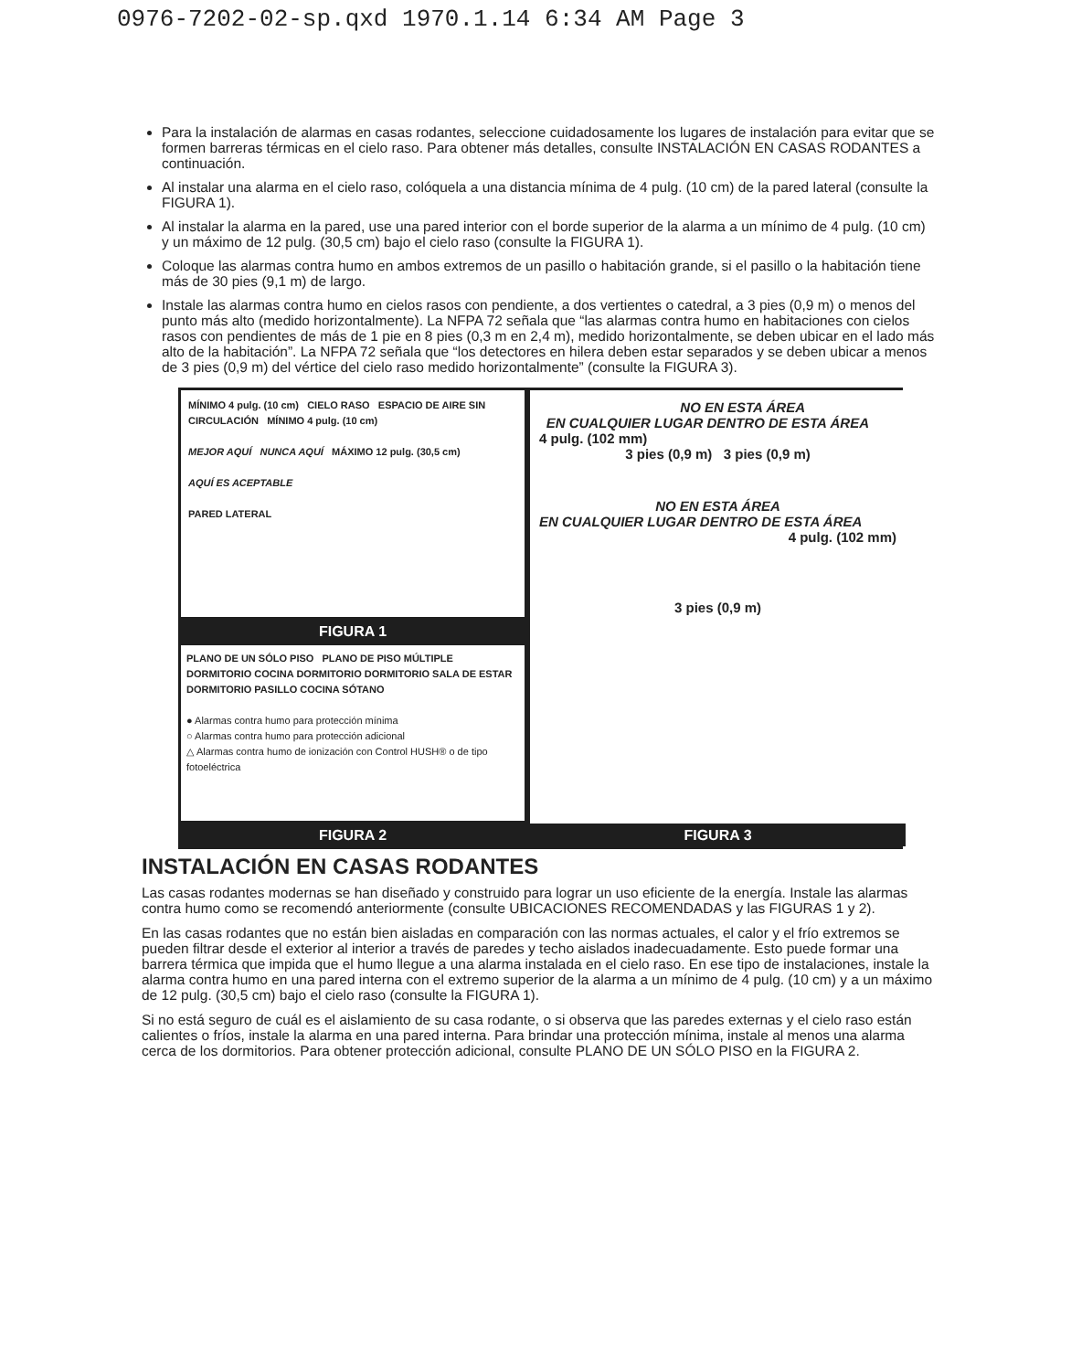0976-7202-02-sp.qxd 1970.1.14 6:34 AM Page 3
Para la instalación de alarmas en casas rodantes, seleccione cuidadosamente los lugares de instalación para evitar que se formen barreras térmicas en el cielo raso. Para obtener más detalles, consulte INSTALACIÓN EN CASAS RODANTES a continuación.
Al instalar una alarma en el cielo raso, colóquela a una distancia mínima de 4 pulg. (10 cm) de la pared lateral (consulte la FIGURA 1).
Al instalar la alarma en la pared, use una pared interior con el borde superior de la alarma a un mínimo de 4 pulg. (10 cm) y un máximo de 12 pulg. (30,5 cm) bajo el cielo raso (consulte la FIGURA 1).
Coloque las alarmas contra humo en ambos extremos de un pasillo o habitación grande, si el pasillo o la habitación tiene más de 30 pies (9,1 m) de largo.
Instale las alarmas contra humo en cielos rasos con pendiente, a dos vertientes o catedral, a 3 pies (0,9 m) o menos del punto más alto (medido horizontalmente). La NFPA 72 señala que “las alarmas contra humo en habitaciones con cielos rasos con pendientes de más de 1 pie en 8 pies (0,3 m en 2,4 m), medido horizontalmente, se deben ubicar en el lado más alto de la habitación”. La NFPA 72 señala que “los detectores en hilera deben estar separados y se deben ubicar a menos de 3 pies (0,9 m) del vértice del cielo raso medido horizontalmente” (consulte la FIGURA 3).
MÍNIMO 4 pulg. (10 cm) CIELO RASO ESPACIO DE AIRE SIN CIRCULACIÓN MÍNIMO 4 pulg. (10 cm)
MEJOR AQUÍ NUNCA AQUÍ MÁXIMO 12 pulg. (30,5 cm)
AQUÍ ES ACEPTABLE
PARED LATERAL
FIGURA 1
PLANO DE UN SÓLO PISO PLANO DE PISO MÚLTIPLE
DORMITORIO COCINA DORMITORIO DORMITORIO SALA DE ESTAR DORMITORIO PASILLO COCINA SÓTANO
● Alarmas contra humo para protección mínima
○ Alarmas contra humo para protección adicional
△ Alarmas contra humo de ionización con Control HUSH® o de tipo fotoeléctrica
FIGURA 2
NO EN ESTA ÁREA
EN CUALQUIER LUGAR DENTRO DE ESTA ÁREA
4 pulg. (102 mm)
3 pies (0,9 m) 3 pies (0,9 m)
NO EN ESTA ÁREA
EN CUALQUIER LUGAR DENTRO DE ESTA ÁREA
4 pulg. (102 mm)
3 pies (0,9 m)
FIGURA 3
INSTALACIÓN EN CASAS RODANTES
Las casas rodantes modernas se han diseñado y construido para lograr un uso eficiente de la energía. Instale las alarmas contra humo como se recomendó anteriormente (consulte UBICACIONES RECOMENDADAS y las FIGURAS 1 y 2).
En las casas rodantes que no están bien aisladas en comparación con las normas actuales, el calor y el frío extremos se pueden filtrar desde el exterior al interior a través de paredes y techo aislados inadecuadamente. Esto puede formar una barrera térmica que impida que el humo llegue a una alarma instalada en el cielo raso. En ese tipo de instalaciones, instale la alarma contra humo en una pared interna con el extremo superior de la alarma a un mínimo de 4 pulg. (10 cm) y a un máximo de 12 pulg. (30,5 cm) bajo el cielo raso (consulte la FIGURA 1).
Si no está seguro de cuál es el aislamiento de su casa rodante, o si observa que las paredes externas y el cielo raso están calientes o fríos, instale la alarma en una pared interna. Para brindar una protección mínima, instale al menos una alarma cerca de los dormitorios. Para obtener protección adicional, consulte PLANO DE UN SÓLO PISO en la FIGURA 2.